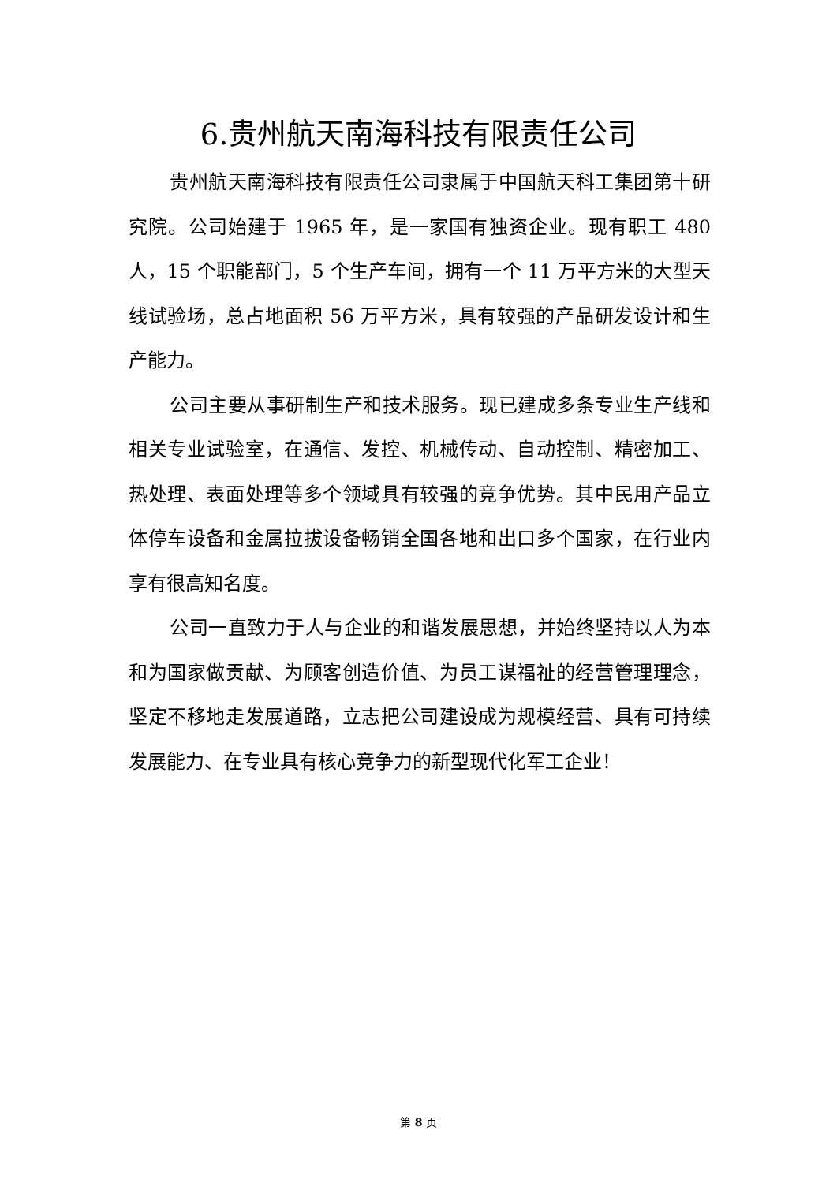6.贵州航天南海科技有限责任公司
贵州航天南海科技有限责任公司隶属于中国航天科工集团第十研究院。公司始建于 1965 年，是一家国有独资企业。现有职工 480 人，15 个职能部门，5 个生产车间，拥有一个 11 万平方米的大型天线试验场，总占地面积 56 万平方米，具有较强的产品研发设计和生产能力。
公司主要从事研制生产和技术服务。现已建成多条专业生产线和相关专业试验室，在通信、发控、机械传动、自动控制、精密加工、热处理、表面处理等多个领域具有较强的竞争优势。其中民用产品立体停车设备和金属拉拔设备畅销全国各地和出口多个国家，在行业内享有很高知名度。
公司一直致力于人与企业的和谐发展思想，并始终坚持以人为本和为国家做贡献、为顾客创造价值、为员工谋福祉的经营管理理念，坚定不移地走发展道路，立志把公司建设成为规模经营、具有可持续发展能力、在专业具有核心竞争力的新型现代化军工企业！
第 8 页